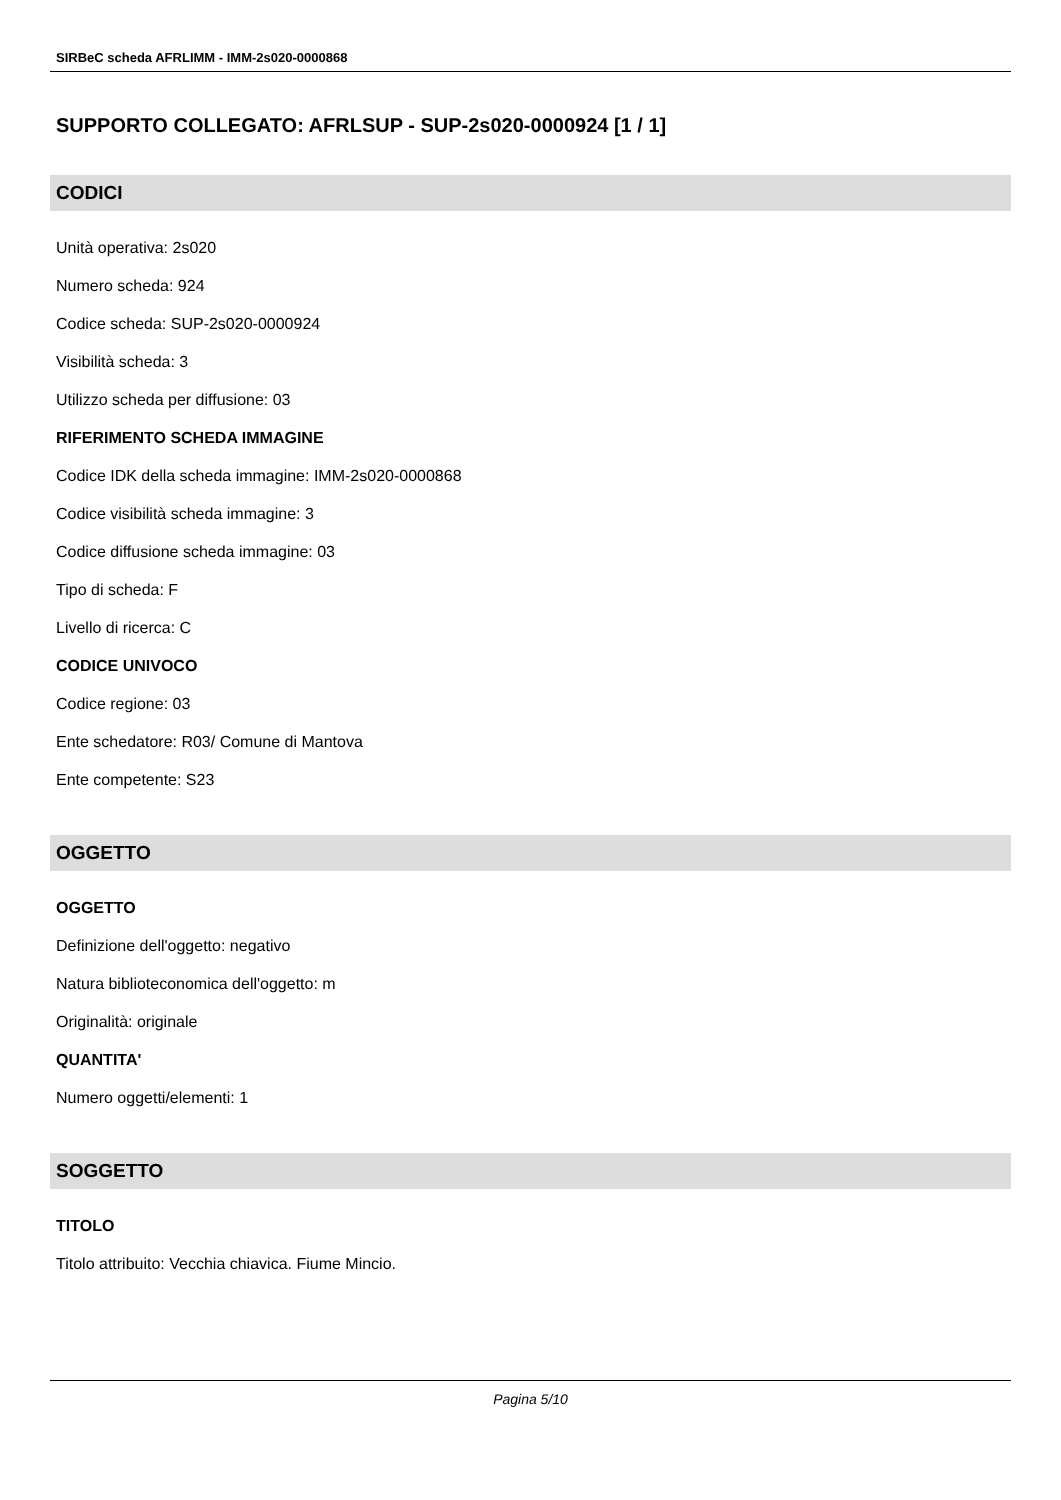SIRBeC scheda AFRLIMM - IMM-2s020-0000868
SUPPORTO COLLEGATO: AFRLSUP - SUP-2s020-0000924 [1 / 1]
CODICI
Unità operativa: 2s020
Numero scheda: 924
Codice scheda: SUP-2s020-0000924
Visibilità scheda: 3
Utilizzo scheda per diffusione: 03
RIFERIMENTO SCHEDA IMMAGINE
Codice IDK della scheda immagine: IMM-2s020-0000868
Codice visibilità scheda immagine: 3
Codice diffusione scheda immagine: 03
Tipo di scheda: F
Livello di ricerca: C
CODICE UNIVOCO
Codice regione: 03
Ente schedatore: R03/ Comune di Mantova
Ente competente: S23
OGGETTO
OGGETTO
Definizione dell'oggetto: negativo
Natura biblioteconomica dell'oggetto: m
Originalità: originale
QUANTITA'
Numero oggetti/elementi: 1
SOGGETTO
TITOLO
Titolo attribuito: Vecchia chiavica. Fiume Mincio.
Pagina 5/10